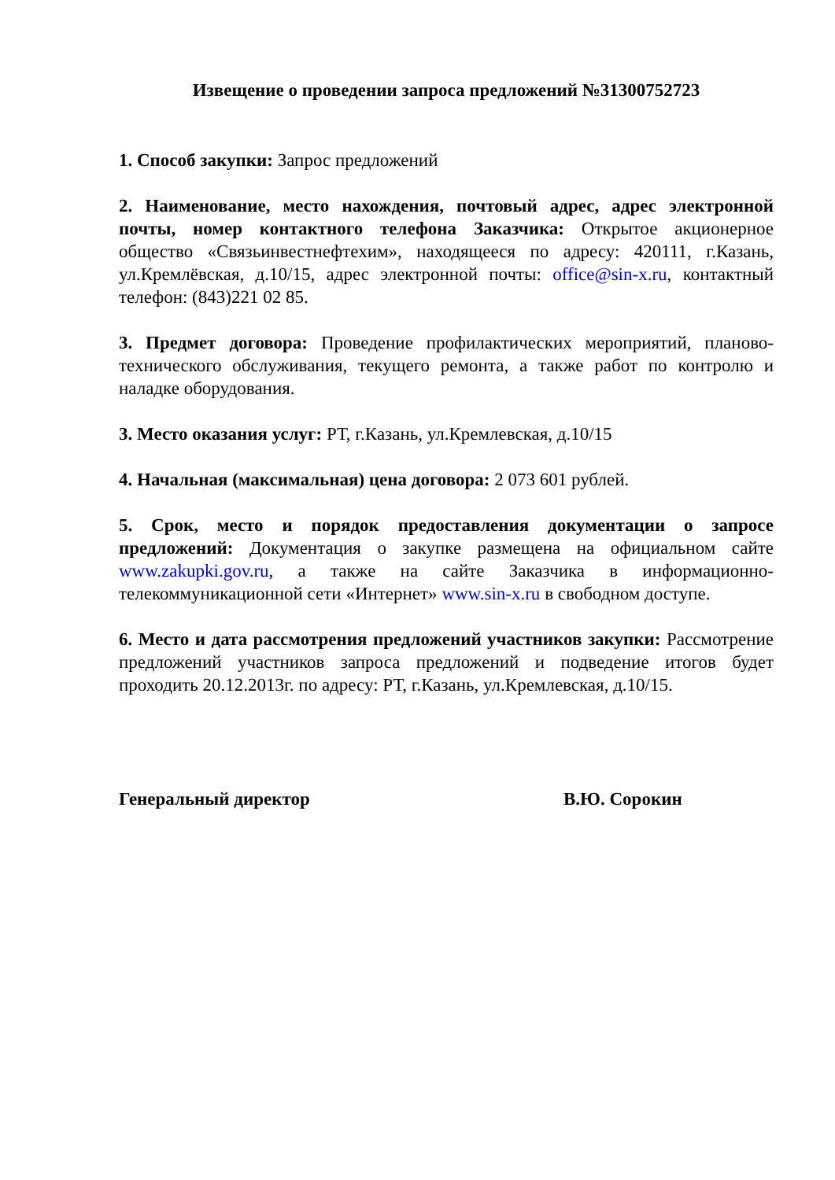Извещение о проведении запроса предложений №31300752723
1. Способ закупки: Запрос предложений
2. Наименование, место нахождения, почтовый адрес, адрес электронной почты, номер контактного телефона Заказчика: Открытое акционерное общество «Связьинвестнефтехим», находящееся по адресу: 420111, г.Казань, ул.Кремлёвская, д.10/15, адрес электронной почты: office@sin-x.ru, контактный телефон: (843)221 02 85.
3. Предмет договора: Проведение профилактических мероприятий, планово-технического обслуживания, текущего ремонта, а также работ по контролю и наладке оборудования.
3. Место оказания услуг: РТ, г.Казань, ул.Кремлевская, д.10/15
4. Начальная (максимальная) цена договора: 2 073 601 рублей.
5. Срок, место и порядок предоставления документации о запросе предложений: Документация о закупке размещена на официальном сайте www.zakupki.gov.ru, а также на сайте Заказчика в информационно-телекоммуникационной сети «Интернет» www.sin-x.ru в свободном доступе.
6. Место и дата рассмотрения предложений участников закупки: Рассмотрение предложений участников запроса предложений и подведение итогов будет проходить 20.12.2013г. по адресу: РТ, г.Казань, ул.Кремлевская, д.10/15.
Генеральный директор В.Ю. Сорокин